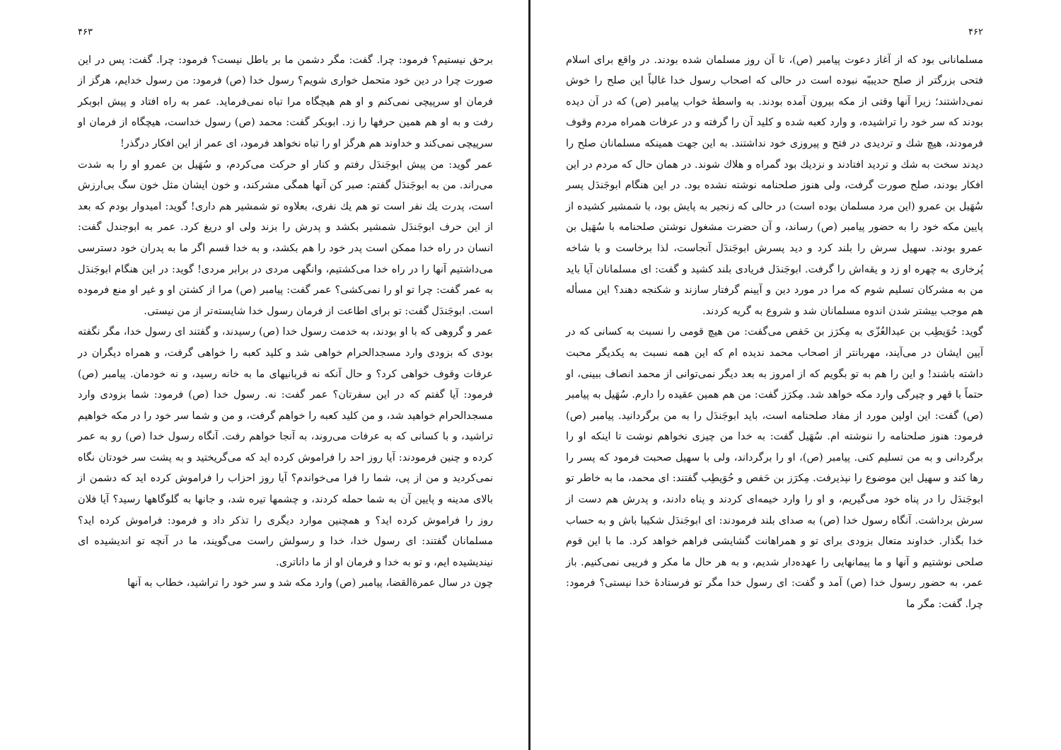۴۶۳
برحق نیستیم؟ فرمود: چرا. گفت: مگر دشمن ما بر باطل نیست؟ فرمود: چرا. گفت: پس در این صورت چرا در دین خود متحمل خواری شویم؟ رسول خدا (ص) فرمود: من رسول خدایم، هرگز از فرمان او سرپیچی نمی‌کنم و او هم هیچگاه مرا تباه نمی‌فرماید. عمر به راه افتاد و پیش ابوبکر رفت و به او هم همین حرفها را زد. ابوبکر گفت: محمد (ص) رسول خداست، هیچگاه از فرمان او سرپیچی نمی‌کند و خداوند هم هرگز او را تباه نخواهد فرمود، ای عمر از این افکار درگذر!
عمر گوید: من پیش ابوجَندَل رفتم و کنار او حرکت می‌کردم، و سُهَیل بن عمرو او را به شدت می‌راند. من به ابوجَندَل گفتم: صبر کن آنها همگی مشرکند، و خون ایشان مثل خون سگ بی‌ارزش است، پدرت یك نفر است تو هم یك نفری، بعلاوه تو شمشیر هم داری! گوید: امیدوار بودم که بعد از این حرف ابوجَندَل شمشیر بکشد و پدرش را بزند ولی او دریغ کرد. عمر به ابوجندل گفت: انسان در راه خدا ممکن است پدر خود را هم بکشد، و به خدا قسم اگر ما به پدران خود دسترسی می‌داشتیم آنها را در راه خدا می‌کشتیم، وانگهی مردی در برابر مردی! گوید: در این هنگام ابوجَندَل به عمر گفت: چرا تو او را نمی‌کشی؟ عمر گفت: پیامبر (ص) مرا از کشتن او و غیر او منع فرموده است. ابوجَندَل گفت: تو برای اطاعت از فرمان رسول خدا شایسته‌تر از من نیستی.
عمر و گروهی که با او بودند، به خدمت رسول خدا (ص) رسیدند، و گفتند ای رسول خدا، مگر نگفته بودی که بزودی وارد مسجدالحرام خواهی شد و کلید کعبه را خواهی گرفت، و همراه دیگران در عرفات وقوف خواهی کرد؟ و حال آنکه نه قربانیهای ما به خانه رسید، و نه خودمان. پیامبر (ص) فرمود: آیا گفتم که در این سفرتان؟ عمر گفت: نه. رسول خدا (ص) فرمود: شما بزودی وارد مسجدالحرام خواهید شد، و من کلید کعبه را خواهم گرفت، و من و شما سر خود را در مکه خواهیم تراشید، و با کسانی که به عرفات می‌روند، به آنجا خواهم رفت. آنگاه رسول خدا (ص) رو به عمر کرده و چنین فرمودند: آیا روز احد را فراموش کرده اید که می‌گریختید و به پشت سر خودتان نگاه نمی‌کردید و من از پی، شما را فرا می‌خواندم؟ آیا روز احزاب را فراموش کرده اید که دشمن از بالای مدینه و پایین آن به شما حمله کردند، و چشمها تیره شد، و جانها به گلوگاهها رسید؟ آیا فلان روز را فراموش کرده اید؟ و همچنین موارد دیگری را تذکر داد و فرمود: فراموش کرده اید؟ مسلمانان گفتند: ای رسول خدا، خدا و رسولش راست می‌گویند، ما در آنچه تو اندیشیده ای نیندیشیده ایم، و تو به خدا و فرمان او از ما داناتری.
چون در سال عمرة‌القضا، پیامبر (ص) وارد مکه شد و سر خود را تراشید، خطاب به آنها
۴۶۲
مسلمانانی بود که از آغاز دعوت پیامبر (ص)، تا آن روز مسلمان شده بودند. در واقع برای اسلام فتحی بزرگتر از صلح حدیبیّه نبوده است در حالی که اصحاب رسول خدا غالباً این صلح را خوش نمی‌داشتند؛ زیرا آنها وقتی از مکه بیرون آمده بودند. به واسطهٔ خواب پیامبر (ص) که در آن دیده بودند که سر خود را تراشیده، و وارد کعبه شده و کلید آن را گرفته و در عرفات همراه مردم وقوف فرمودند، هیچ شك و تردیدی در فتح و پیروزی خود نداشتند. به این جهت همینکه مسلمانان صلح را دیدند سخت به شك و تردید افتادند و نزدیك بود گمراه و هلاك شوند. در همان حال که مردم در این افکار بودند، صلح صورت گرفت، ولی هنوز صلحنامه نوشته نشده بود. در این هنگام ابوجَندَل پسر سُهَیل بن عمرو (این مرد مسلمان بوده است) در حالی که زنجیر به پایش بود، با شمشیر کشیده از پایین مکه خود را به حضور پیامبر (ص) رساند، و آن حضرت مشغول نوشتن صلحنامه با سُهَیل بن عمرو بودند. سهیل سرش را بلند کرد و دید پسرش ابوجَندَل آنجاست، لذا برخاست و با شاخه پُرخاری به چهره او زد و یقه‌اش را گرفت. ابوجَندَل فریادی بلند کشید و گفت: ای مسلمانان آیا باید من به مشرکان تسلیم شوم که مرا در مورد دین و آیینم گرفتار سازند و شکنجه دهند؟ این مسأله هم موجب بیشتر شدن اندوه مسلمانان شد و شروع به گریه کردند.
گوید: حُوَیطِب بن عبدالعُزّی به مِکرَز بن حَفص می‌گفت: من هیچ قومی را نسبت به کسانی که در آیین ایشان در می‌آیند، مهربانتر از اصحاب محمد ندیده ام که این همه نسبت به یکدیگر محبت داشته باشند! و این را هم به تو بگویم که از امروز به بعد دیگر نمی‌توانی از محمد انصاف ببینی، او حتماً با قهر و چیرگی وارد مکه خواهد شد. مِکرَز گفت: من هم همین عقیده را دارم. سُهَیل به پیامبر (ص) گفت: این اولین مورد از مفاد صلحنامه است، باید ابوجَندَل را به من برگردانید. پیامبر (ص) فرمود: هنوز صلحنامه را ننوشته ام. سُهَیل گفت: به خدا من چیزی نخواهم نوشت تا اینکه او را برگردانی و به من تسلیم کنی. پیامبر (ص)، او را برگرداند، ولی با سهیل صحبت فرمود که پسر را رها کند و سهیل این موضوع را نپذیرفت. مِکرَز بن حَفص و حُوَیطِب گفتند: ای محمد، ما به خاطر تو ابوجَندَل را در پناه خود می‌گیریم، و او را وارد خیمه‌ای کردند و پناه دادند، و پدرش هم دست از سرش برداشت. آنگاه رسول خدا (ص) به صدای بلند فرمودند: ای ابوجَندَل شکیبا باش و به حساب خدا بگذار. خداوند متعال بزودی برای تو و همراهانت گشایشی فراهم خواهد کرد. ما با این قوم صلحی نوشتیم و آنها و ما پیمانهایی را عهده‌دار شدیم، و به هر حال ما مکر و فریبی نمی‌کنیم. باز عمر، به حضور رسول خدا (ص) آمد و گفت: ای رسول خدا مگر تو فرستادهٔ خدا نیستی؟ فرمود: چرا. گفت: مگر ما